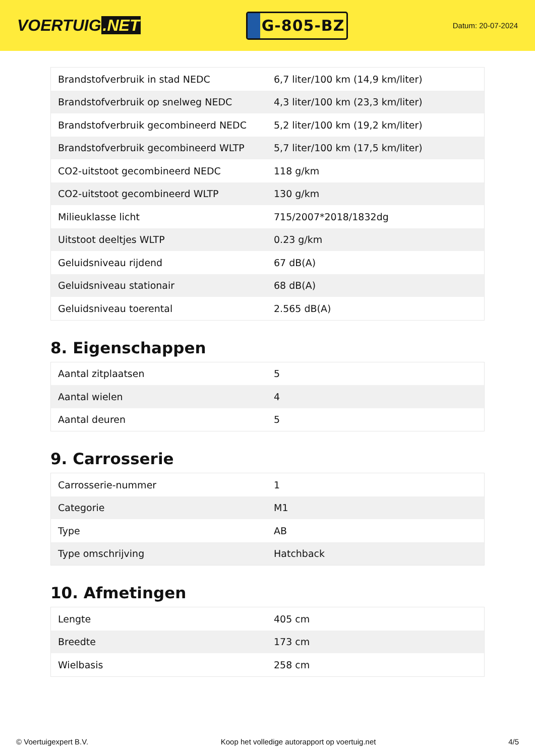VOERTUIG.NET
G-805-BZ
Datum: 20-07-2024
| Brandstofverbruik in stad NEDC | 6,7 liter/100 km (14,9 km/liter) |
| Brandstofverbruik op snelweg NEDC | 4,3 liter/100 km (23,3 km/liter) |
| Brandstofverbruik gecombineerd NEDC | 5,2 liter/100 km (19,2 km/liter) |
| Brandstofverbruik gecombineerd WLTP | 5,7 liter/100 km (17,5 km/liter) |
| CO2-uitstoot gecombineerd NEDC | 118 g/km |
| CO2-uitstoot gecombineerd WLTP | 130 g/km |
| Milieuklasse licht | 715/2007*2018/1832dg |
| Uitstoot deeltjes WLTP | 0.23 g/km |
| Geluidsniveau rijdend | 67 dB(A) |
| Geluidsniveau stationair | 68 dB(A) |
| Geluidsniveau toerental | 2.565 dB(A) |
8. Eigenschappen
| Aantal zitplaatsen | 5 |
| Aantal wielen | 4 |
| Aantal deuren | 5 |
9. Carrosserie
| Carrosserie-nummer | 1 |
| Categorie | M1 |
| Type | AB |
| Type omschrijving | Hatchback |
10. Afmetingen
| Lengte | 405 cm |
| Breedte | 173 cm |
| Wielbasis | 258 cm |
© Voertuigexpert B.V. Koop het volledige autorapport op voertuig.net 4/5